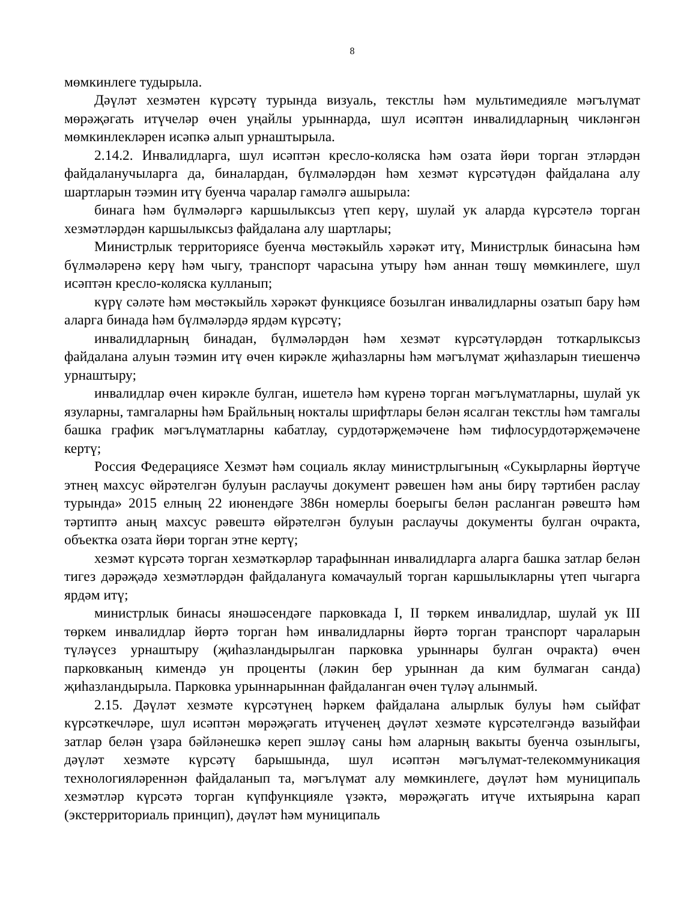8
мөмкинлеге тудырыла.
Дәүләт хезмәтен күрсәтү турында визуаль, текстлы һәм мультимедияле мәгълүмат мөрәҗәгать итүчеләр өчен уңайлы урыннарда, шул исәптән инвалидларның чикләнгән мөмкинлекләрен исәпкә алып урнаштырыла.
2.14.2. Инвалидларга, шул исәптән кресло-коляска һәм озата йөри торган этләрдән файдаланучыларга да, биналардан, бүлмәләрдән һәм хезмәт күрсәтүдән файдалана алу шартларын тәэмин итү буенча чаралар гамәлгә ашырыла:
бинага һәм бүлмәләргә каршылыксыз үтеп керү, шулай ук аларда күрсәтелә торган хезмәтләрдән каршылыксыз файдалана алу шартлары;
Министрлык территориясе буенча мөстәкыйль хәрәкәт итү, Министрлык бинасына һәм бүлмәләренә керү һәм чыгу, транспорт чарасына утыру һәм аннан төшү мөмкинлеге, шул исәптән кресло-коляска кулланып;
күрү сәләте һәм мөстәкыйль хәрәкәт функциясе бозылган инвалидларны озатып бару һәм аларга бинада һәм бүлмәләрдә ярдәм күрсәтү;
инвалидларның бинадан, бүлмәләрдән һәм хезмәт күрсәтүләрдән тоткарлыксыз файдалана алуын тәэмин итү өчен кирәкле җиһазларны һәм мәгълүмат җиһазларын тиешенчә урнаштыру;
инвалидлар өчен кирәкле булган, ишетелә һәм күренә торган мәгълүматларны, шулай ук язуларны, тамгаларны һәм Брайльның нокталы шрифтлары белән ясалган текстлы һәм тамгалы башка график мәгълүматларны кабатлау, сурдотәрҗемәчене һәм тифлосурдотәрҗемәчене кертү;
Россия Федерациясе Хезмәт һәм социаль яклау министрлыгының «Сукырларны йөртүче этнең махсус өйрәтелгән булуын раслаучы документ рәвешен һәм аны бирү тәртибен раслау турында» 2015 елның 22 июнендәге 386н номерлы боерыгы белән расланган рәвештә һәм тәртиптә аның махсус рәвештә өйрәтелгән булуын раслаучы документы булган очракта, объектка озата йөри торган этне кертү;
хезмәт күрсәтә торган хезмәткәрләр тарафыннан инвалидларга аларга башка затлар белән тигез дәрәҗәдә хезмәтләрдән файдалануга комачаулый торган каршылыкларны үтеп чыгарга ярдәм итү;
министрлык бинасы янәшәсендәге парковкада I, II төркем инвалидлар, шулай ук III төркем инвалидлар йөртә торган һәм инвалидларны йөртә торган транспорт чараларын түләүсез урнаштыру (җиһазландырылган парковка урыннары булган очракта) өчен парковканың кимендә ун проценты (ләкин бер урыннан да ким булмаган санда) җиһазландырыла. Парковка урыннарыннан файдаланган өчен түләү алынмый.
2.15. Дәүләт хезмәте күрсәтүнең һәркем файдалана алырлык булуы һәм сыйфат күрсәткечләре, шул исәптән мөрәҗәгать итүченең дәүләт хезмәте күрсәтелгәндә вазыйфаи затлар белән үзара бәйләнешкә кереп эшләү саны һәм аларның вакыты буенча озынлыгы, дәүләт хезмәте күрсәтү барышында, шул исәптән мәгълүмат-телекоммуникация технологияләреннән файдаланып та, мәгълүмат алу мөмкинлеге, дәүләт һәм муниципаль хезмәтләр күрсәтә торган күпфункцияле үзәктә, мөрәҗәгать итүче ихтыярына карап (экстерриториаль принцип), дәүләт һәм муниципаль